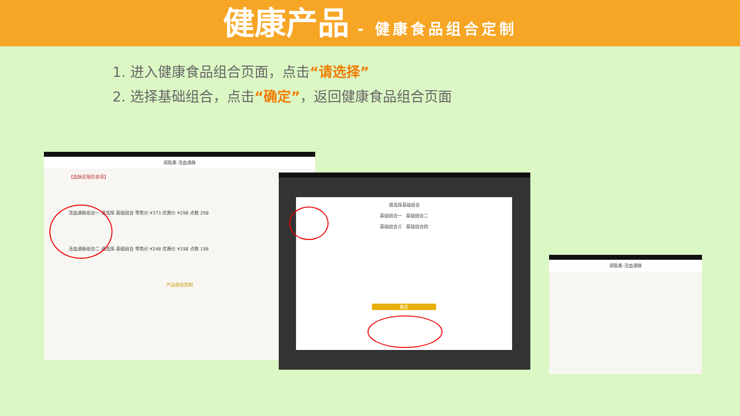健康产品 - 健康食品组合定制
1. 进入健康食品组合页面，点击“请选择”
2. 选择基础组合，点击“确定”，返回健康食品组合页面
调脂素·活血通脉
【血脉淤阻的表现】
活血通脉组合一 请选择 基础组合 零售价 ¥373 优惠价 ¥298 点数 298
活血通脉组合二 请选择 基础组合 零售价 ¥248 优惠价 ¥198 点数 198
产品组合定制
请选择基础组合
基础组合一 基础组合二
基础组合三 基础组合四
确定
调脂素·活血通脉